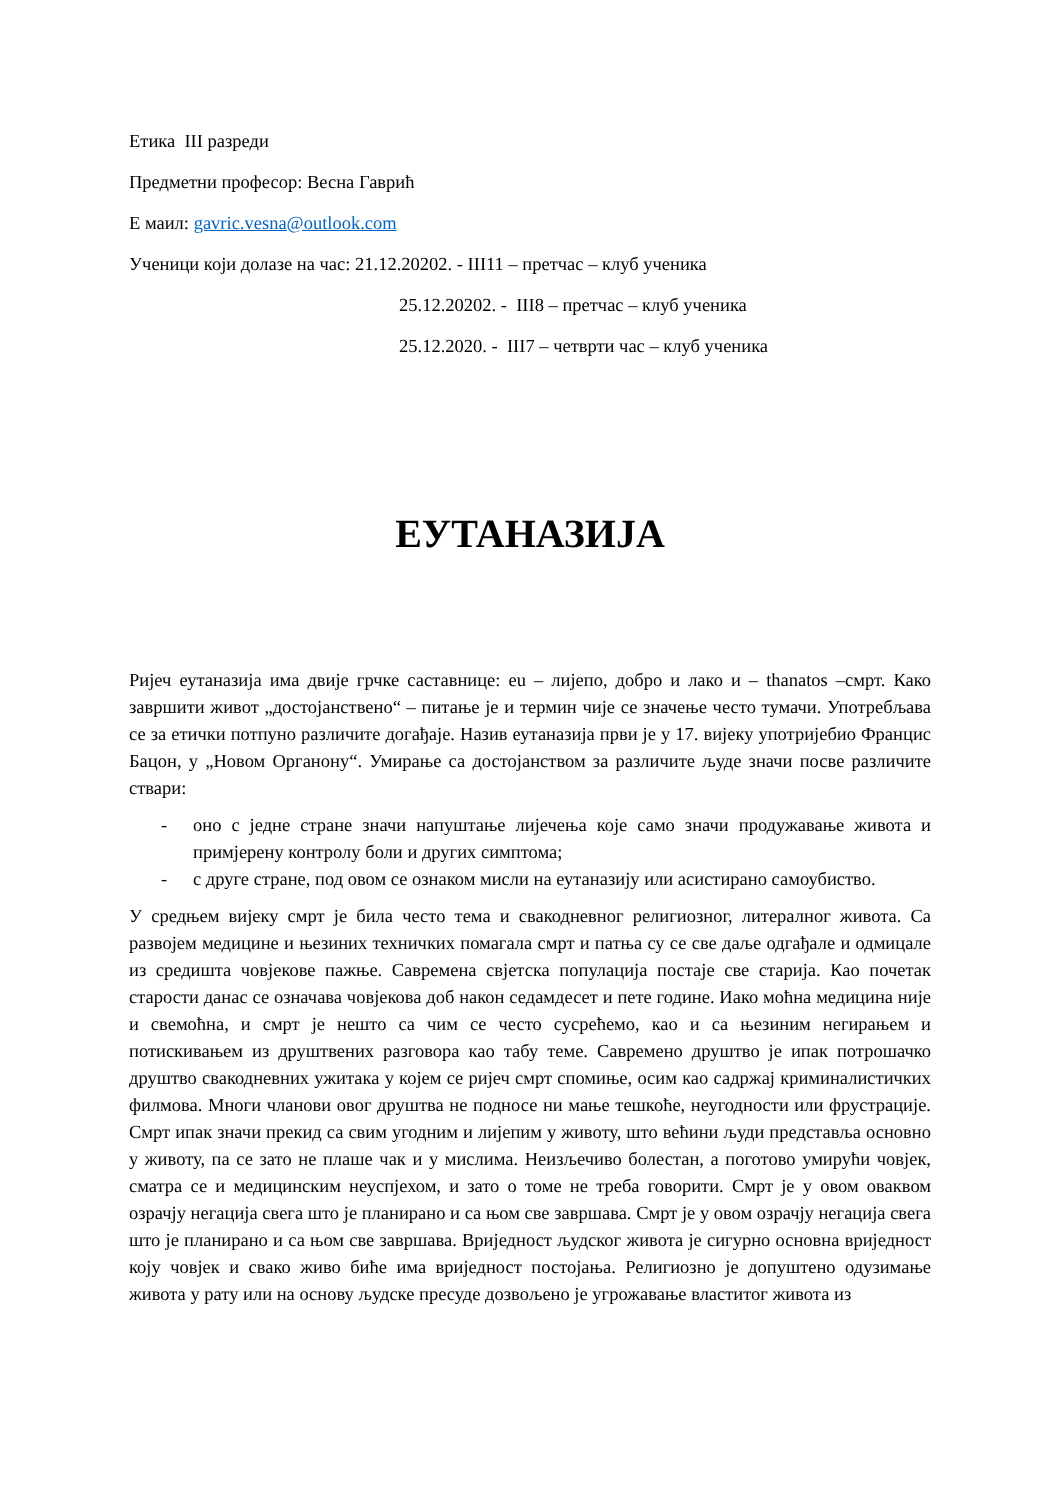Етика III разреди
Предметни професор: Весна Гаврић
Е маил: gavric.vesna@outlook.com
Ученици који долазе на час: 21.12.20202. - III11 – претчас – клуб ученика
25.12.20202. - III8 – претчас – клуб ученика
25.12.2020. - III7 – четврти час – клуб ученика
ЕУТАНАЗИЈА
Ријеч еутаназија има двије грчке саставнице: eu – лијепо, добро и лако и – thanatos –смрт. Како завршити живот „достојанствено“ – питање је и термин чије се значење често тумачи. Употребљава се за етички потпуно различите догађаје. Назив еутаназија први је у 17. вијеку употријебио Францис Бацон, у „Новом Органону“. Умирање са достојанством за различите људе значи посве различите ствари:
- оно с једне стране значи напуштање лијечења које само значи продужавање живота и примјерену контролу боли и других симптома;
- с друге стране, под овом се ознаком мисли на еутаназију или асистирано самоубиство.
У средњем вијеку смрт је била често тема и свакодневног религиозног, литералног живота. Са развојем медицине и њезиних техничких помагала смрт и патња су се све даље одгађале и одмицале из средишта човјекове пажње. Савремена свјетска популација постаје све старија. Као почетак старости данас се означава човјекова доб након седамдесет и пете године. Иако моћна медицина није и свемоћна, и смрт је нешто са чим се често сусрећемо, као и са њезиним негирањем и потискивањем из друштвених разговора као табу теме. Савремено друштво је ипак потрошачко друштво свакодневних ужитака у којем се ријеч смрт спомиње, осим као садржај криминалистичких филмова. Многи чланови овог друштва не подносе ни мање тешкоће, неугодности или фрустрације. Смрт ипак значи прекид са свим угодним и лијепим у животу, што већини људи представља основно у животу, па се зато не плаше чак и у мислима. Неизљечиво болестан, а поготово умирући човјек, сматра се и медицинским неуспјехом, и зато о томе не треба говорити. Смрт је у овом оваквом озрачју негација свега што је планирано и са њом све завршава. Смрт је у овом озрачју негација свега што је планирано и са њом све завршава. Вриједност људског живота је сигурно основна вриједност коју човјек и свако живо биће има вриједност постојања. Религиозно је допуштено одузимање живота у рату или на основу људске пресуде дозвољено је угрожавање властитог живота из